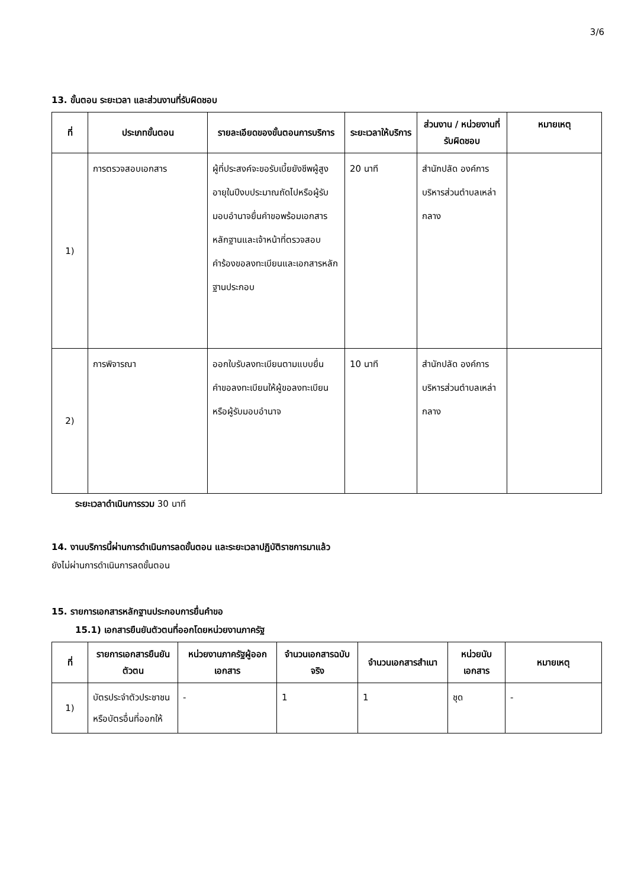3/6
13. ขั้นตอน ระยะเวลา และส่วนงานที่รับผิดชอบ
| ที่ | ประเภทขั้นตอน | รายละเอียดของขั้นตอนการบริการ | ระยะเวลาให้บริการ | ส่วนงาน / หน่วยงานที่รับผิดชอบ | หมายเหตุ |
| --- | --- | --- | --- | --- | --- |
| 1) | การตรวจสอบเอกสาร | ผู้ที่ประสงค์จะขอรับเบี้ยยังชีพผู้สูงอายุในปีงบประมาณถัดไปหรือผู้รับมอบอำนาจยื่นคำขอพร้อมเอกสารหลักฐานและเจ้าหน้าที่ตรวจสอบคำร้องขอลงทะเบียนและเอกสารหลักฐานประกอบ | 20 นาที | สำนักปลัด องค์การบริหารส่วนตำบลเหล่ากลาง | |
| 2) | การพิจารณา | ออกใบรับลงทะเบียนตามแบบยื่นคำขอลงทะเบียนให้ผู้ขอลงทะเบียนหรือผู้รับมอบอำนาจ | 10 นาที | สำนักปลัด องค์การบริหารส่วนตำบลเหล่ากลาง | |
ระยะเวลาดำเนินการรวม 30 นาที
14. งานบริการนี้ผ่านการดำเนินการลดขั้นตอน และระยะเวลาปฏิบัติราชการมาแล้ว
ยังไม่ผ่านการดำเนินการลดขั้นตอน
15. รายการเอกสารหลักฐานประกอบการยื่นคำขอ
15.1) เอกสารยืนยันตัวตนที่ออกโดยหน่วยงานภาครัฐ
| ที่ | รายการเอกสารยืนยันตัวตน | หน่วยงานภาครัฐผู้ออกเอกสาร | จำนวนเอกสารฉบับจริง | จำนวนเอกสารสำเนา | หน่วยนับเอกสาร | หมายเหตุ |
| --- | --- | --- | --- | --- | --- | --- |
| 1) | บัตรประจำตัวประชาชนหรือบัตรอื่นที่ออกให้ | - | 1 | 1 | ชุด | - |